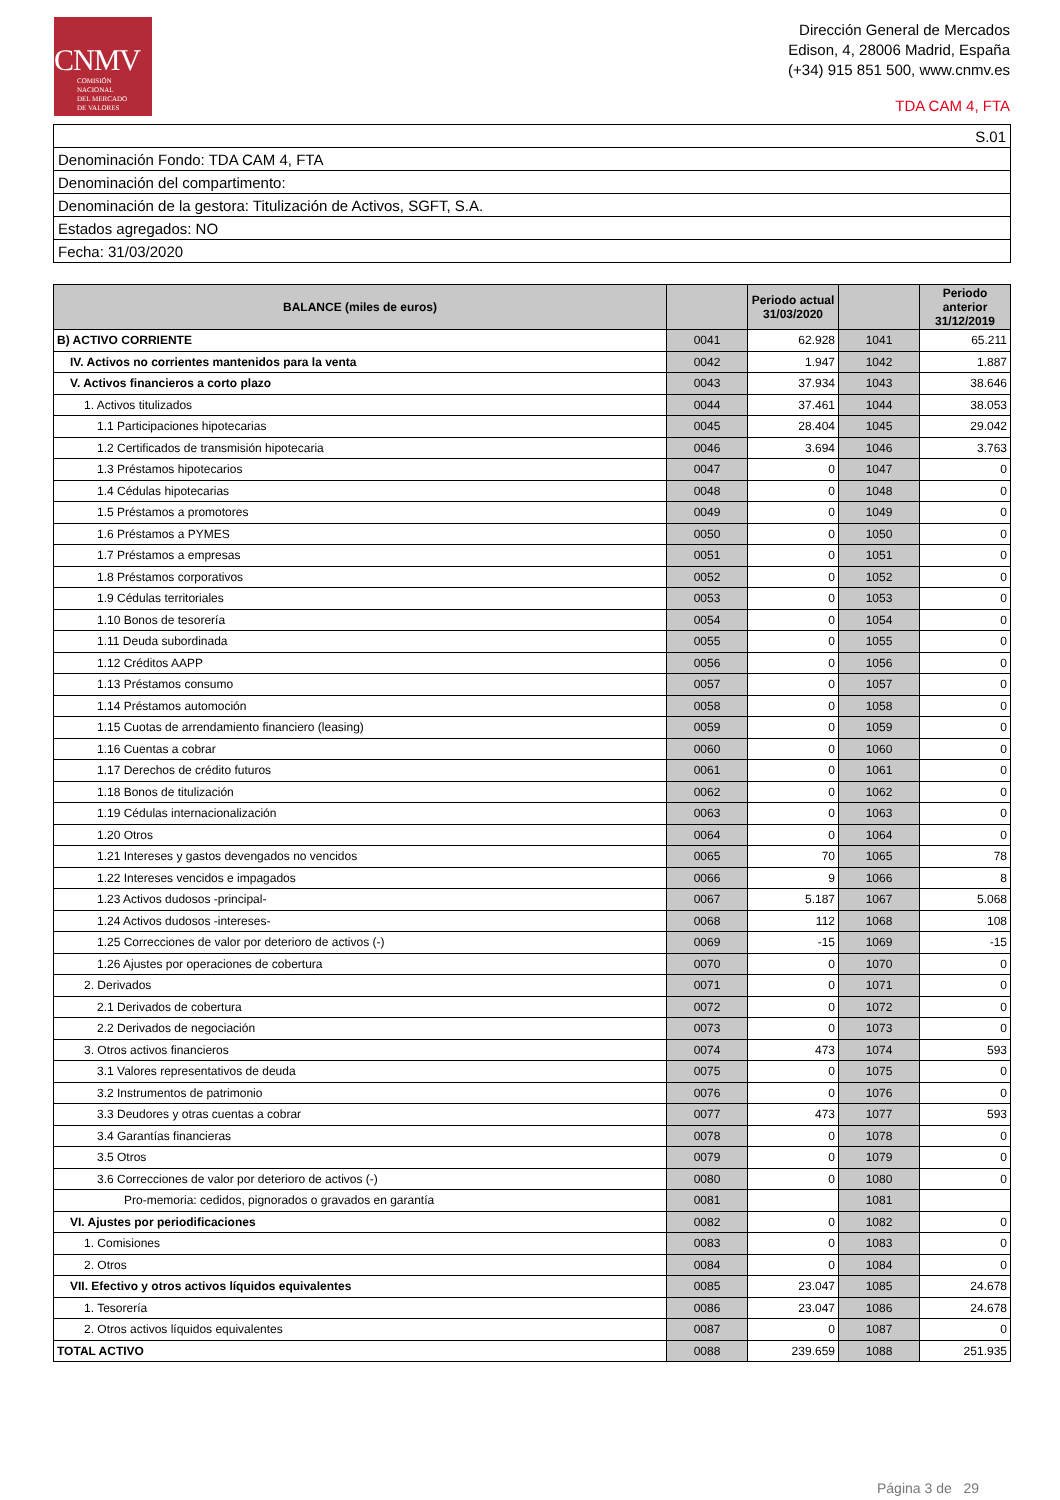CNMV
COMISIÓN
NACIONAL
DEL MERCADO
DE VALORES
Dirección General de Mercados
Edison, 4, 28006 Madrid, España
(+34) 915 851 500, www.cnmv.es
TDA CAM 4, FTA
| S.01 |
| Denominación Fondo: TDA CAM 4, FTA |
| Denominación del compartimento: |
| Denominación de la gestora: Titulización de Activos, SGFT, S.A. |
| Estados agregados: NO |
| Fecha: 31/03/2020 |
| BALANCE (miles de euros) | | Periodo actual 31/03/2020 | | Periodo anterior 31/12/2019 |
| --- | --- | --- | --- | --- |
| B) ACTIVO CORRIENTE | 0041 | 62.928 | 1041 | 65.211 |
| IV. Activos no corrientes mantenidos para la venta | 0042 | 1.947 | 1042 | 1.887 |
| V. Activos financieros a corto plazo | 0043 | 37.934 | 1043 | 38.646 |
| 1. Activos titulizados | 0044 | 37.461 | 1044 | 38.053 |
| 1.1 Participaciones hipotecarias | 0045 | 28.404 | 1045 | 29.042 |
| 1.2 Certificados de transmisión hipotecaria | 0046 | 3.694 | 1046 | 3.763 |
| 1.3 Préstamos hipotecarios | 0047 | 0 | 1047 | 0 |
| 1.4 Cédulas hipotecarias | 0048 | 0 | 1048 | 0 |
| 1.5 Préstamos a promotores | 0049 | 0 | 1049 | 0 |
| 1.6 Préstamos a PYMES | 0050 | 0 | 1050 | 0 |
| 1.7 Préstamos a empresas | 0051 | 0 | 1051 | 0 |
| 1.8 Préstamos corporativos | 0052 | 0 | 1052 | 0 |
| 1.9 Cédulas territoriales | 0053 | 0 | 1053 | 0 |
| 1.10 Bonos de tesorería | 0054 | 0 | 1054 | 0 |
| 1.11 Deuda subordinada | 0055 | 0 | 1055 | 0 |
| 1.12 Créditos AAPP | 0056 | 0 | 1056 | 0 |
| 1.13 Préstamos consumo | 0057 | 0 | 1057 | 0 |
| 1.14 Préstamos automoción | 0058 | 0 | 1058 | 0 |
| 1.15 Cuotas de arrendamiento financiero (leasing) | 0059 | 0 | 1059 | 0 |
| 1.16 Cuentas a cobrar | 0060 | 0 | 1060 | 0 |
| 1.17 Derechos de crédito futuros | 0061 | 0 | 1061 | 0 |
| 1.18 Bonos de titulización | 0062 | 0 | 1062 | 0 |
| 1.19 Cédulas internacionalización | 0063 | 0 | 1063 | 0 |
| 1.20 Otros | 0064 | 0 | 1064 | 0 |
| 1.21 Intereses y gastos devengados no vencidos | 0065 | 70 | 1065 | 78 |
| 1.22 Intereses vencidos e impagados | 0066 | 9 | 1066 | 8 |
| 1.23 Activos dudosos -principal- | 0067 | 5.187 | 1067 | 5.068 |
| 1.24 Activos dudosos -intereses- | 0068 | 112 | 1068 | 108 |
| 1.25 Correcciones de valor por deterioro de activos (-) | 0069 | -15 | 1069 | -15 |
| 1.26 Ajustes por operaciones de cobertura | 0070 | 0 | 1070 | 0 |
| 2. Derivados | 0071 | 0 | 1071 | 0 |
| 2.1 Derivados de cobertura | 0072 | 0 | 1072 | 0 |
| 2.2 Derivados de negociación | 0073 | 0 | 1073 | 0 |
| 3. Otros activos financieros | 0074 | 473 | 1074 | 593 |
| 3.1 Valores representativos de deuda | 0075 | 0 | 1075 | 0 |
| 3.2 Instrumentos de patrimonio | 0076 | 0 | 1076 | 0 |
| 3.3 Deudores y otras cuentas a cobrar | 0077 | 473 | 1077 | 593 |
| 3.4 Garantías financieras | 0078 | 0 | 1078 | 0 |
| 3.5 Otros | 0079 | 0 | 1079 | 0 |
| 3.6 Correcciones de valor por deterioro de activos (-) | 0080 | 0 | 1080 | 0 |
| Pro-memoria: cedidos, pignorados o gravados en garantía | 0081 | | 1081 | |
| VI. Ajustes por periodificaciones | 0082 | 0 | 1082 | 0 |
| 1. Comisiones | 0083 | 0 | 1083 | 0 |
| 2. Otros | 0084 | 0 | 1084 | 0 |
| VII. Efectivo y otros activos líquidos equivalentes | 0085 | 23.047 | 1085 | 24.678 |
| 1. Tesorería | 0086 | 23.047 | 1086 | 24.678 |
| 2. Otros activos líquidos equivalentes | 0087 | 0 | 1087 | 0 |
| TOTAL ACTIVO | 0088 | 239.659 | 1088 | 251.935 |
Página 3 de 29